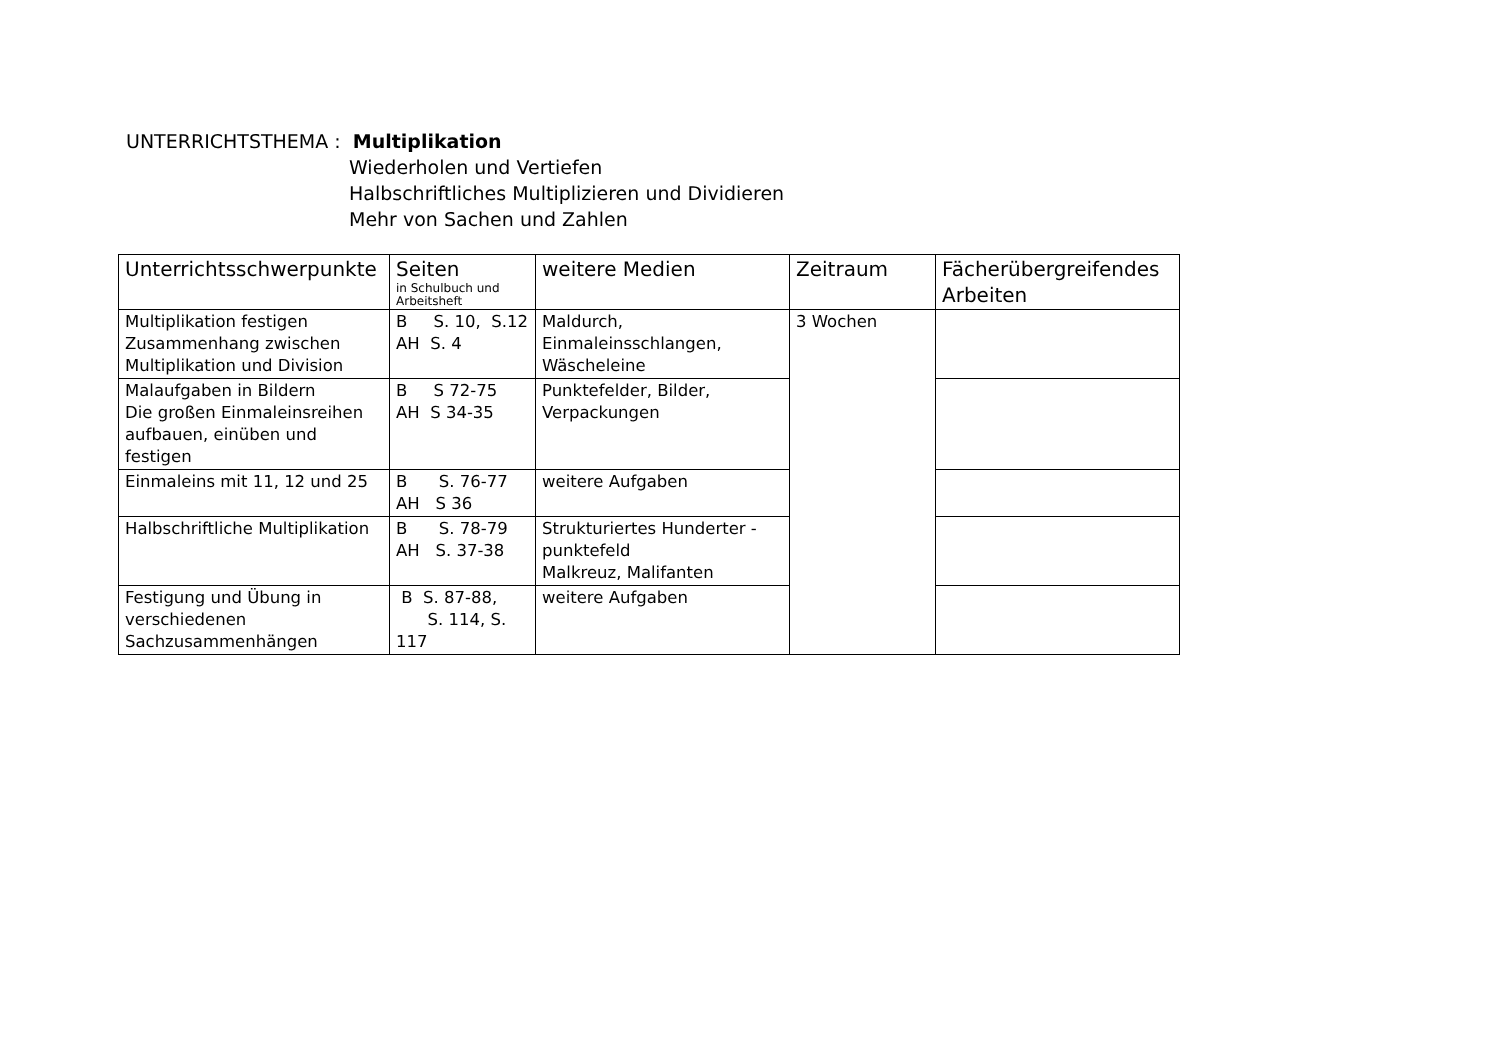UNTERRICHTSTHEMA : Multiplikation
Wiederholen und Vertiefen
Halbschriftliches Multiplizieren und Dividieren
Mehr von Sachen und Zahlen
| Unterrichtsschwerpunkte | Seiten in Schulbuch und Arbeitsheft | weitere Medien | Zeitraum | Fächerübergreifendes Arbeiten |
| --- | --- | --- | --- | --- |
| Multiplikation festigen Zusammenhang zwischen Multiplikation und Division | B S. 10, S.12 AH S. 4 | Maldurch, Einmaleinsschlangen, Wäscheleine | 3 Wochen | |
| Malaufgaben in Bildern Die großen Einmaleinsreihen aufbauen, einüben und festigen | B S 72-75 AH S 34-35 | Punktefelder, Bilder, Verpackungen | | |
| Einmaleins mit 11, 12 und 25 | B S. 76-77 AH S 36 | weitere Aufgaben | | |
| Halbschriftliche Multiplikation | B S. 78-79 AH S. 37-38 | Strukturiertes Hunderter - punktefeld Malkreuz, Malifanten | | |
| Festigung und Übung in verschiedenen Sachzusammenhängen | B S. 87-88, S. 114, S. 117 | weitere Aufgaben | | |